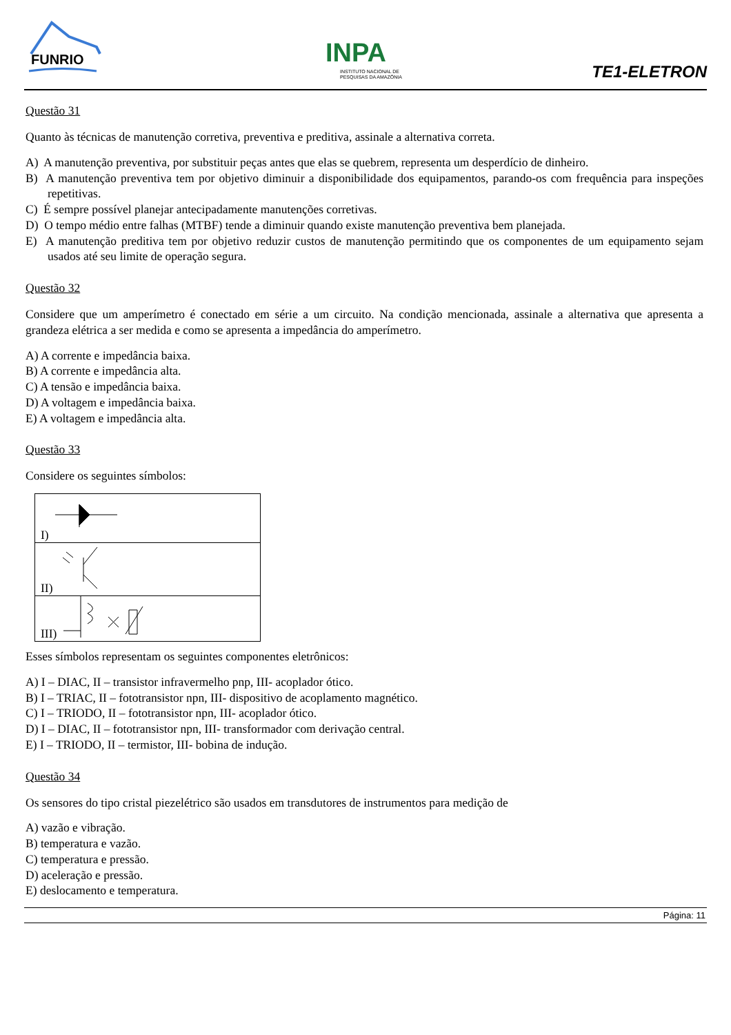FUNRIO
INPA
INSTITUTO NACIONAL DE
PESQUISAS DA AMAZÔNIA
TE1-ELETRON
Questão 31
Quanto às técnicas de manutenção corretiva, preventiva e preditiva, assinale a alternativa correta.
A) A manutenção preventiva, por substituir peças antes que elas se quebrem, representa um desperdício de dinheiro.
B) A manutenção preventiva tem por objetivo diminuir a disponibilidade dos equipamentos, parando-os com frequência para inspeções repetitivas.
C) É sempre possível planejar antecipadamente manutenções corretivas.
D) O tempo médio entre falhas (MTBF) tende a diminuir quando existe manutenção preventiva bem planejada.
E) A manutenção preditiva tem por objetivo reduzir custos de manutenção permitindo que os componentes de um equipamento sejam usados até seu limite de operação segura.
Questão 32
Considere que um amperímetro é conectado em série a um circuito. Na condição mencionada, assinale a alternativa que apresenta a grandeza elétrica a ser medida e como se apresenta a impedância do amperímetro.
A) A corrente e impedância baixa.
B) A corrente e impedância alta.
C) A tensão e impedância baixa.
D) A voltagem e impedância baixa.
E) A voltagem e impedância alta.
Questão 33
Considere os seguintes símbolos:
| I) |
| II) |
| III) |
Esses símbolos representam os seguintes componentes eletrônicos:
A) I – DIAC, II – transistor infravermelho pnp, III- acoplador ótico.
B) I – TRIAC, II – fototransistor npn, III- dispositivo de acoplamento magnético.
C) I – TRIODO, II – fototransistor npn, III- acoplador ótico.
D) I – DIAC, II – fototransistor npn, III- transformador com derivação central.
E) I – TRIODO, II – termistor, III- bobina de indução.
Questão 34
Os sensores do tipo cristal piezelétrico são usados em transdutores de instrumentos para medição de
A) vazão e vibração.
B) temperatura e vazão.
C) temperatura e pressão.
D) aceleração e pressão.
E) deslocamento e temperatura.
Página: 11